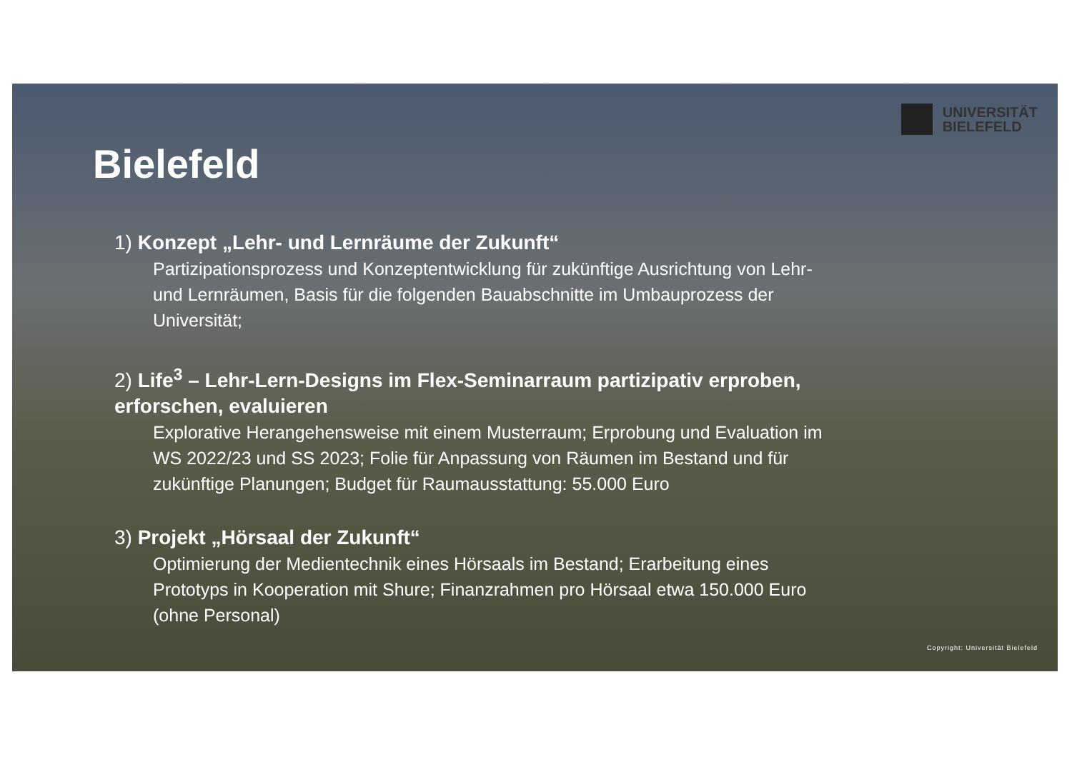UNIVERSITÄT
BIELEFELD
Bielefeld
1) Konzept „Lehr- und Lernräume der Zukunft“
Partizipationsprozess und Konzeptentwicklung für zukünftige Ausrichtung von Lehr- und Lernräumen, Basis für die folgenden Bauabschnitte im Umbauprozess der Universität;
2) Life<sup>3</sup> – Lehr-Lern-Designs im Flex-Seminarraum partizipativ erproben, erforschen, evaluieren
Explorative Herangehensweise mit einem Musterraum; Erprobung und Evaluation im WS 2022/23 und SS 2023; Folie für Anpassung von Räumen im Bestand und für zukünftige Planungen; Budget für Raumausstattung: 55.000 Euro
3) Projekt „Hörsaal der Zukunft“
Optimierung der Medientechnik eines Hörsaals im Bestand; Erarbeitung eines Prototyps in Kooperation mit Shure; Finanzrahmen pro Hörsaal etwa 150.000 Euro (ohne Personal)
Copyright: Universität Bielefeld